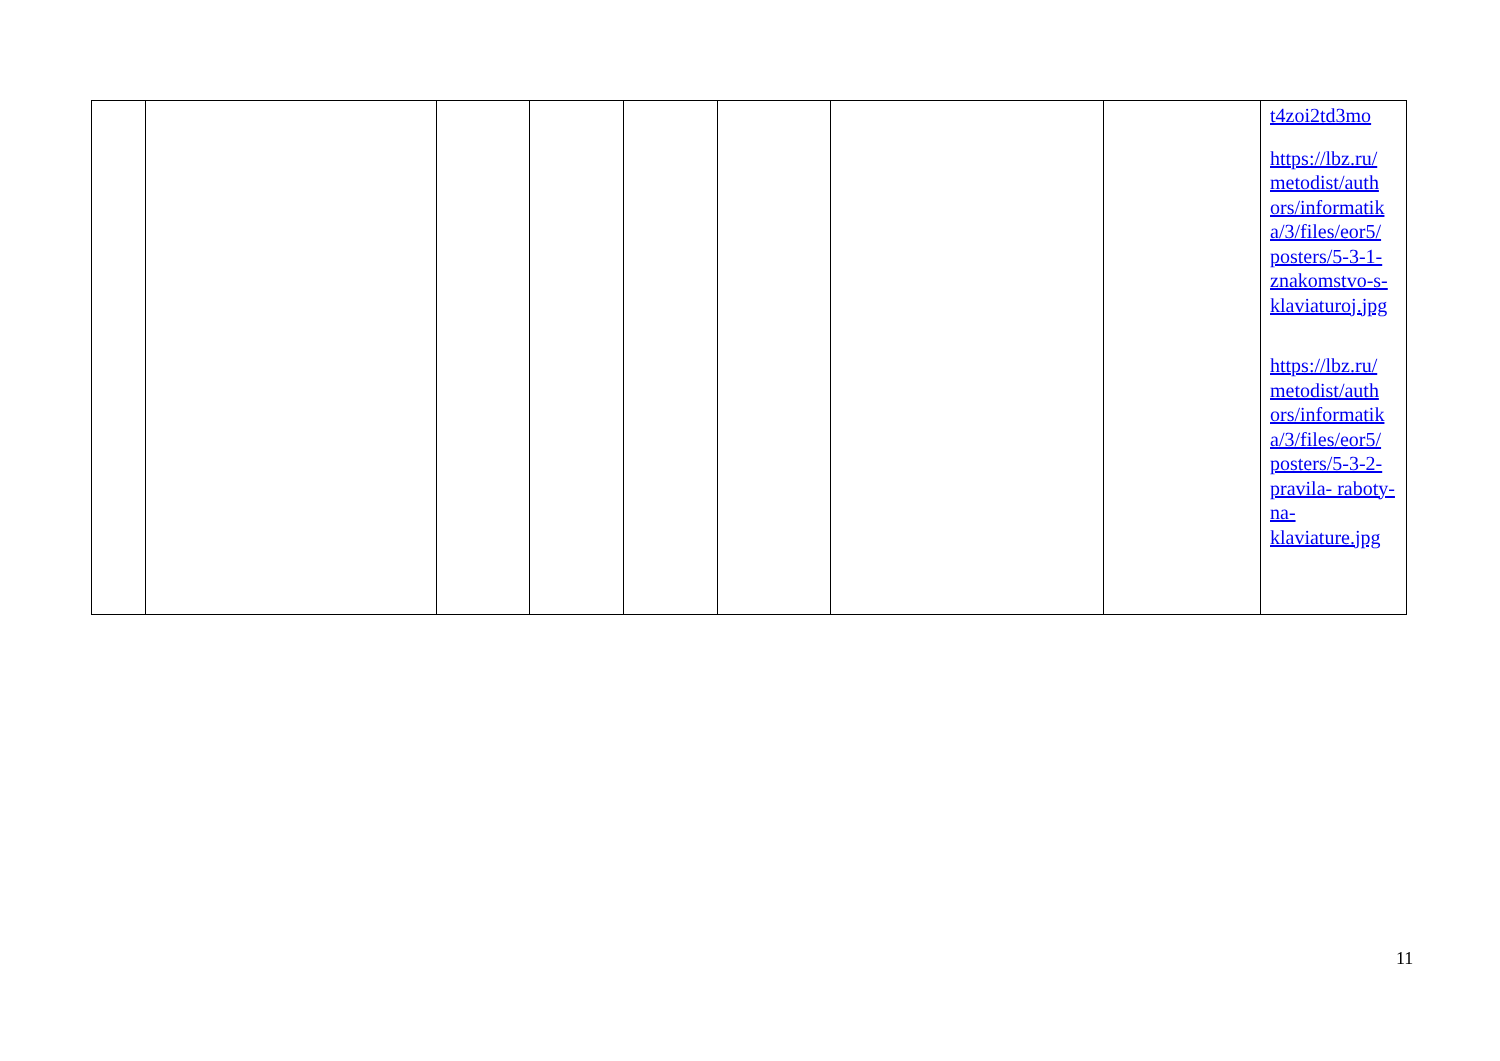| | | | | | | | | t4zoi2td3mo https://lbz.ru/ metodist/auth ors/informatik a/3/files/eor5/ posters/5-3-1- znakomstvo-s- klaviaturoj.jpg https://lbz.ru/ metodist/auth ors/informatik a/3/files/eor5/ posters/5-3-2- pravila- raboty-na- klaviature.jpg |
11